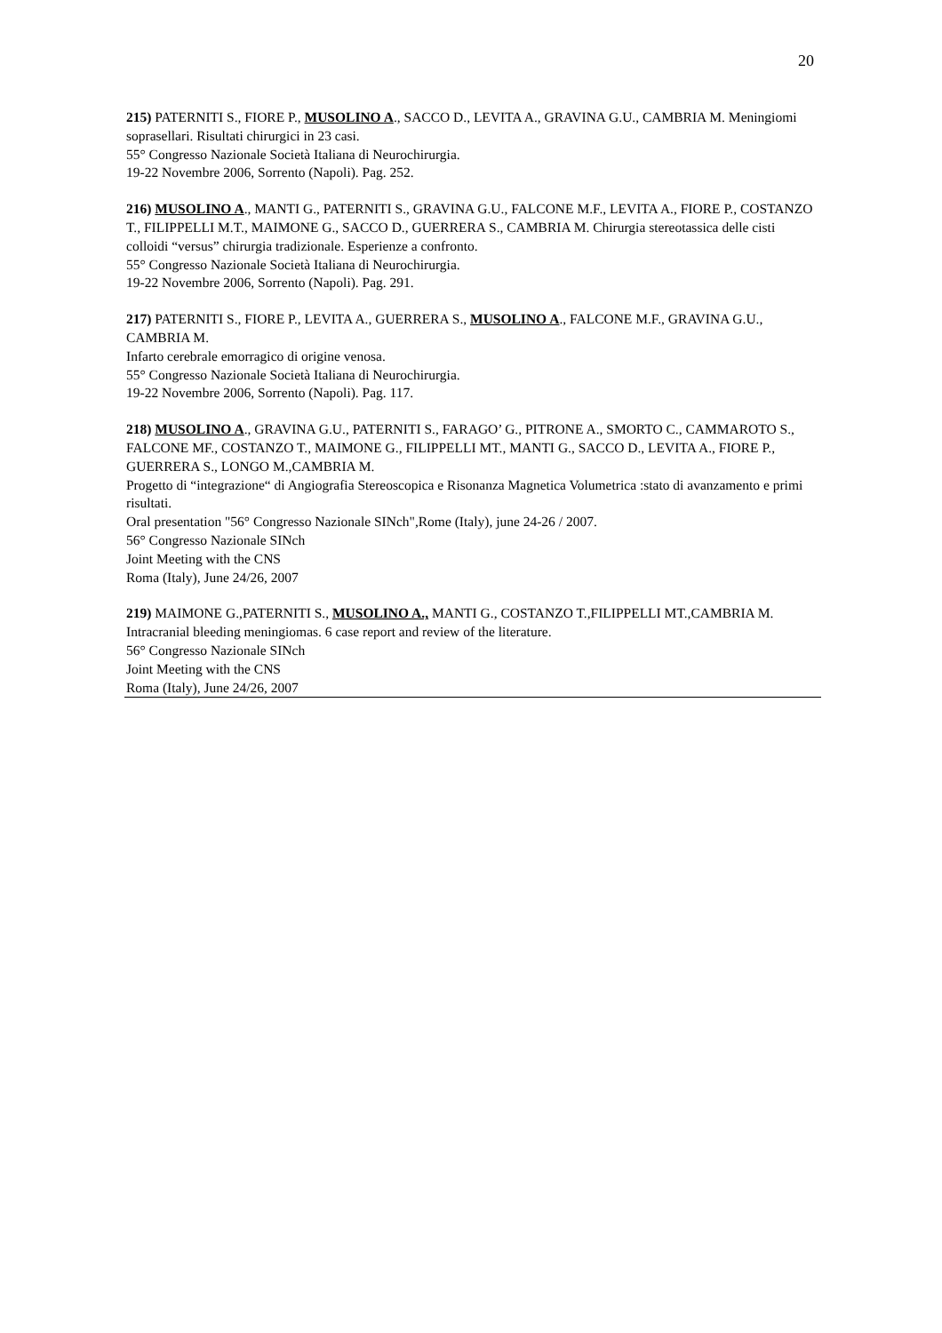20
215) PATERNITI S., FIORE P., MUSOLINO A., SACCO D., LEVITA A., GRAVINA G.U., CAMBRIA M. Meningiomi soprasellari. Risultati chirurgici in 23 casi.
55° Congresso Nazionale Società Italiana di Neurochirurgia.
19-22 Novembre 2006, Sorrento (Napoli). Pag. 252.
216) MUSOLINO A., MANTI G., PATERNITI S., GRAVINA G.U., FALCONE M.F., LEVITA A., FIORE P., COSTANZO T., FILIPPELLI M.T., MAIMONE G., SACCO D., GUERRERA S., CAMBRIA M. Chirurgia stereotassica delle cisti colloidi “versus” chirurgia tradizionale. Esperienze a confronto.
55° Congresso Nazionale Società Italiana di Neurochirurgia.
19-22 Novembre 2006, Sorrento (Napoli). Pag. 291.
217) PATERNITI S., FIORE P., LEVITA A., GUERRERA S., MUSOLINO A., FALCONE M.F., GRAVINA G.U., CAMBRIA M.
Infarto cerebrale emorragico di origine venosa.
55° Congresso Nazionale Società Italiana di Neurochirurgia.
19-22 Novembre 2006, Sorrento (Napoli). Pag. 117.
218) MUSOLINO A., GRAVINA G.U., PATERNITI S., FARAGO’ G., PITRONE A., SMORTO C., CAMMAROTO S., FALCONE MF., COSTANZO T., MAIMONE G., FILIPPELLI MT., MANTI G., SACCO D., LEVITA A., FIORE P., GUERRERA S., LONGO M.,CAMBRIA M.
Progetto di “integrazione“ di Angiografia Stereoscopica e Risonanza Magnetica Volumetrica :stato di avanzamento e primi risultati.
Oral presentation "56° Congresso Nazionale SINch",Rome (Italy), june 24-26 / 2007.
56° Congresso Nazionale SINch
Joint Meeting with the CNS
Roma (Italy), June 24/26, 2007
219) MAIMONE G.,PATERNITI S., MUSOLINO A., MANTI G., COSTANZO T.,FILIPPELLI MT.,CAMBRIA M.
Intracranial bleeding meningiomas. 6 case report and review of the literature.
56° Congresso Nazionale SINch
Joint Meeting with the CNS
Roma (Italy), June 24/26, 2007